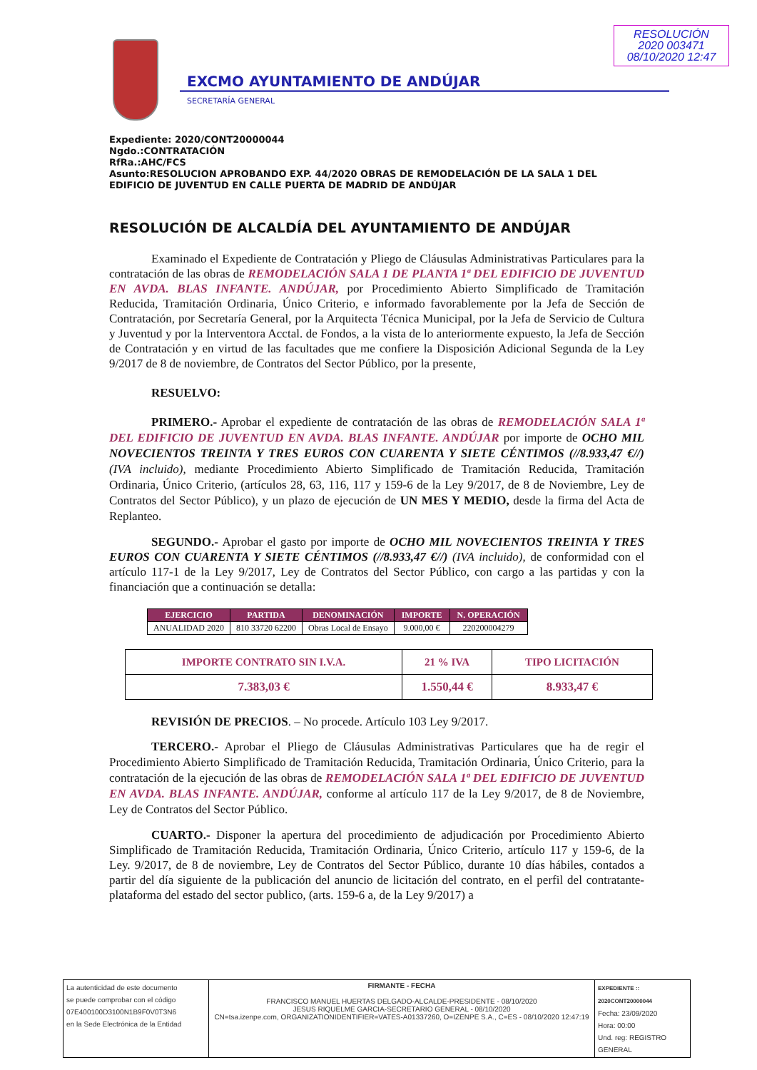RESOLUCIÓN
2020 003471
08/10/2020 12:47
EXCMO AYUNTAMIENTO DE ANDÚJAR
SECRETARÍA GENERAL
Expediente: 2020/CONT20000044
Ngdo.:CONTRATACIÓN
RfRa.:AHC/FCS
Asunto:RESOLUCION APROBANDO EXP. 44/2020 OBRAS DE REMODELACIÓN DE LA SALA 1 DEL EDIFICIO DE JUVENTUD EN CALLE PUERTA DE MADRID DE ANDÚJAR
RESOLUCIÓN DE ALCALDÍA DEL AYUNTAMIENTO DE ANDÚJAR
Examinado el Expediente de Contratación y Pliego de Cláusulas Administrativas Particulares para la contratación de las obras de REMODELACIÓN SALA 1 DE PLANTA 1ª DEL EDIFICIO DE JUVENTUD EN AVDA. BLAS INFANTE. ANDÚJAR, por Procedimiento Abierto Simplificado de Tramitación Reducida, Tramitación Ordinaria, Único Criterio, e informado favorablemente por la Jefa de Sección de Contratación, por Secretaría General, por la Arquitecta Técnica Municipal, por la Jefa de Servicio de Cultura y Juventud y por la Interventora Acctal. de Fondos, a la vista de lo anteriormente expuesto, la Jefa de Sección de Contratación y en virtud de las facultades que me confiere la Disposición Adicional Segunda de la Ley 9/2017 de 8 de noviembre, de Contratos del Sector Público, por la presente,
RESUELVO:
PRIMERO.- Aprobar el expediente de contratación de las obras de REMODELACIÓN SALA 1ª DEL EDIFICIO DE JUVENTUD EN AVDA. BLAS INFANTE. ANDÚJAR por importe de OCHO MIL NOVECIENTOS TREINTA Y TRES EUROS CON CUARENTA Y SIETE CÉNTIMOS (//8.933,47 €//) (IVA incluido), mediante Procedimiento Abierto Simplificado de Tramitación Reducida, Tramitación Ordinaria, Único Criterio, (artículos 28, 63, 116, 117 y 159-6 de la Ley 9/2017, de 8 de Noviembre, Ley de Contratos del Sector Público), y un plazo de ejecución de UN MES Y MEDIO, desde la firma del Acta de Replanteo.
SEGUNDO.- Aprobar el gasto por importe de OCHO MIL NOVECIENTOS TREINTA Y TRES EUROS CON CUARENTA Y SIETE CÉNTIMOS (//8.933,47 €//) (IVA incluido), de conformidad con el artículo 117-1 de la Ley 9/2017, Ley de Contratos del Sector Público, con cargo a las partidas y con la financiación que a continuación se detalla:
| EJERCICIO | PARTIDA | DENOMINACIÓN | IMPORTE | N. OPERACIÓN |
| --- | --- | --- | --- | --- |
| ANUALIDAD 2020 | 810 33720 62200 | Obras Local de Ensayo | 9.000,00 € | 220200004279 |
| IMPORTE CONTRATO SIN I.V.A. | 21 % IVA | TIPO LICITACIÓN |
| 7.383,03 € | 1.550,44 € | 8.933,47 € |
REVISIÓN DE PRECIOS. – No procede. Artículo 103 Ley 9/2017.
TERCERO.- Aprobar el Pliego de Cláusulas Administrativas Particulares que ha de regir el Procedimiento Abierto Simplificado de Tramitación Reducida, Tramitación Ordinaria, Único Criterio, para la contratación de la ejecución de las obras de REMODELACIÓN SALA 1ª DEL EDIFICIO DE JUVENTUD EN AVDA. BLAS INFANTE. ANDÚJAR, conforme al artículo 117 de la Ley 9/2017, de 8 de Noviembre, Ley de Contratos del Sector Público.
CUARTO.- Disponer la apertura del procedimiento de adjudicación por Procedimiento Abierto Simplificado de Tramitación Reducida, Tramitación Ordinaria, Único Criterio, artículo 117 y 159-6, de la Ley. 9/2017, de 8 de noviembre, Ley de Contratos del Sector Público, durante 10 días hábiles, contados a partir del día siguiente de la publicación del anuncio de licitación del contrato, en el perfil del contratante-plataforma del estado del sector publico, (arts. 159-6 a, de la Ley 9/2017) a
| La autenticidad de este documento se puede comprobar con el código 07E400100D3100N1B9F0V0T3N6 en la Sede Electrónica de la Entidad | FIRMANTE - FECHA FRANCISCO MANUEL HUERTAS DELGADO-ALCALDE-PRESIDENTE - 08/10/2020 JESUS RIQUELME GARCIA-SECRETARIO GENERAL - 08/10/2020 CN=tsa.izenpe.com, ORGANIZATIONIDENTIFIER=VATES-A01337260, O=IZENPE S.A., C=ES - 08/10/2020 12:47:19 | EXPEDIENTE :: 2020CONT20000044 Fecha: 23/09/2020 Hora: 00:00 Und. reg: REGISTRO GENERAL |